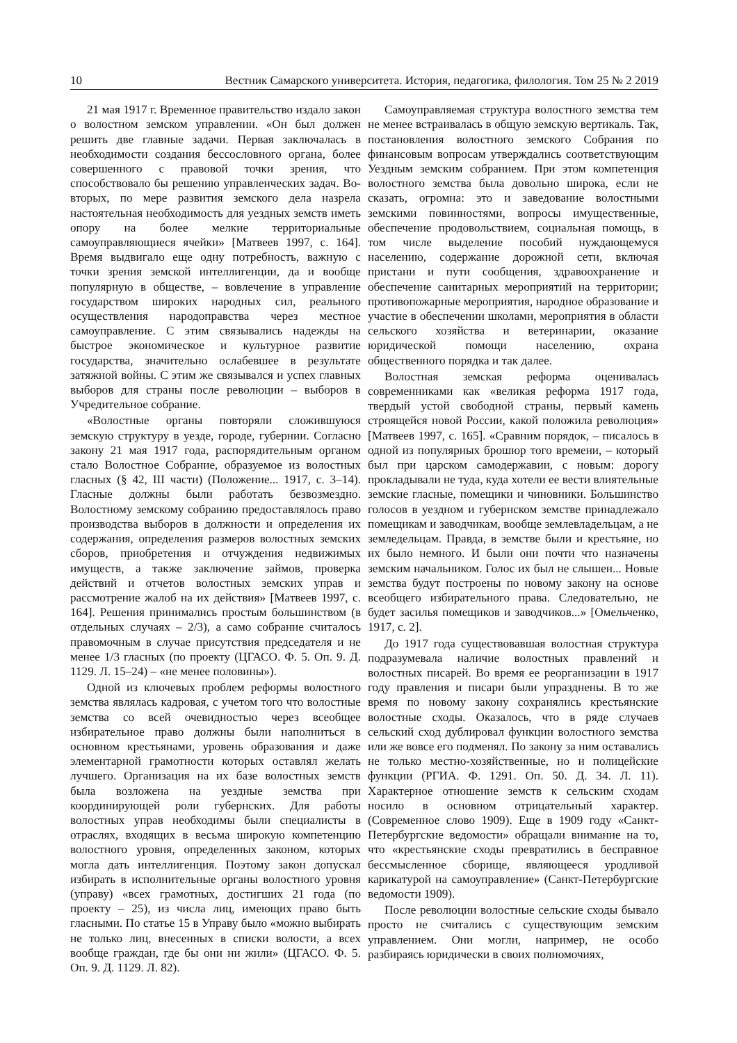10 Вестник Самарского университета. История, педагогика, филология. Том 25 № 2 2019
21 мая 1917 г. Временное правительство издало закон о волостном земском управлении. «Он был должен решить две главные задачи. Первая заключалась в необходимости создания бессословного органа, более совершенного с правовой точки зрения, что способствовало бы решению управленческих задач. Во-вторых, по мере развития земского дела назрела настоятельная необходимость для уездных земств иметь опору на более мелкие территориальные самоуправляющиеся ячейки» [Матвеев 1997, с. 164]. Время выдвигало еще одну потребность, важную с точки зрения земской интеллигенции, да и вообще популярную в обществе, – вовлечение в управление государством широких народных сил, реального осуществления народоправства через местное самоуправление. С этим связывались надежды на быстрое экономическое и культурное развитие государства, значительно ослабевшее в результате затяжной войны. С этим же связывался и успех главных выборов для страны после революции – выборов в Учредительное собрание.
«Волостные органы повторяли сложившуюся земскую структуру в уезде, городе, губернии. Согласно закону 21 мая 1917 года, распорядительным органом стало Волостное Собрание, образуемое из волостных гласных (§ 42, III части) (Положение... 1917, с. 3–14). Гласные должны были работать безвозмездно. Волостному земскому собранию предоставлялось право производства выборов в должности и определения их содержания, определения размеров волостных земских сборов, приобретения и отчуждения недвижимых имуществ, а также заключение займов, проверка действий и отчетов волостных земских управ и рассмотрение жалоб на их действия» [Матвеев 1997, с. 164]. Решения принимались простым большинством (в отдельных случаях – 2/3), а само собрание считалось правомочным в случае присутствия председателя и не менее 1/3 гласных (по проекту (ЦГАСО. Ф. 5. Оп. 9. Д. 1129. Л. 15–24) – «не менее половины»).
Одной из ключевых проблем реформы волостного земства являлась кадровая, с учетом того что волостные земства со всей очевидностью через всеобщее избирательное право должны были наполниться в основном крестьянами, уровень образования и даже элементарной грамотности которых оставлял желать лучшего. Организация на их базе волостных земств была возложена на уездные земства при координирующей роли губернских. Для работы волостных управ необходимы были специалисты в отраслях, входящих в весьма широкую компетенцию волостного уровня, определенных законом, которых могла дать интеллигенция. Поэтому закон допускал избирать в исполнительные органы волостного уровня (управу) «всех грамотных, достигших 21 года (по проекту – 25), из числа лиц, имеющих право быть гласными. По статье 15 в Управу было «можно выбирать не только лиц, внесенных в списки волости, а всех вообще граждан, где бы они ни жили» (ЦГАСО. Ф. 5. Оп. 9. Д. 1129. Л. 82).
Самоуправляемая структура волостного земства тем не менее встраивалась в общую земскую вертикаль. Так, постановления волостного земского Собрания по финансовым вопросам утверждались соответствующим Уездным земским собранием. При этом компетенция волостного земства была довольно широка, если не сказать, огромна: это и заведование волостными земскими повинностями, вопросы имущественные, обеспечение продовольствием, социальная помощь, в том числе выделение пособий нуждающемуся населению, содержание дорожной сети, включая пристани и пути сообщения, здравоохранение и обеспечение санитарных мероприятий на территории; противопожарные мероприятия, народное образование и участие в обеспечении школами, мероприятия в области сельского хозяйства и ветеринарии, оказание юридической помощи населению, охрана общественного порядка и так далее.
Волостная земская реформа оценивалась современниками как «великая реформа 1917 года, твердый устой свободной страны, первый камень строящейся новой России, какой положила революция» [Матвеев 1997, с. 165]. «Сравним порядок, – писалось в одной из популярных брошюр того времени, – который был при царском самодержавии, с новым: дорогу прокладывали не туда, куда хотели ее вести влиятельные земские гласные, помещики и чиновники. Большинство голосов в уездном и губернском земстве принадлежало помещикам и заводчикам, вообще землевладельцам, а не земледельцам. Правда, в земстве были и крестьяне, но их было немного. И были они почти что назначены земским начальником. Голос их был не слышен... Новые земства будут построены по новому закону на основе всеобщего избирательного права. Следовательно, не будет засилья помещиков и заводчиков...» [Омельченко, 1917, с. 2].
До 1917 года существовавшая волостная структура подразумевала наличие волостных правлений и волостных писарей. Во время ее реорганизации в 1917 году правления и писари были упразднены. В то же время по новому закону сохранялись крестьянские волостные сходы. Оказалось, что в ряде случаев сельский сход дублировал функции волостного земства или же вовсе его подменял. По закону за ним оставались не только местно-хозяйственные, но и полицейские функции (РГИА. Ф. 1291. Оп. 50. Д. 34. Л. 11). Характерное отношение земств к сельским сходам носило в основном отрицательный характер. (Современное слово 1909). Еще в 1909 году «Санкт-Петербургские ведомости» обращали внимание на то, что «крестьянские сходы превратились в бесправное бессмысленное сборище, являющееся уродливой карикатурой на самоуправление» (Санкт-Петербургские ведомости 1909).
После революции волостные сельские сходы бывало просто не считались с существующим земским управлением. Они могли, например, не особо разбираясь юридически в своих полномочиях,